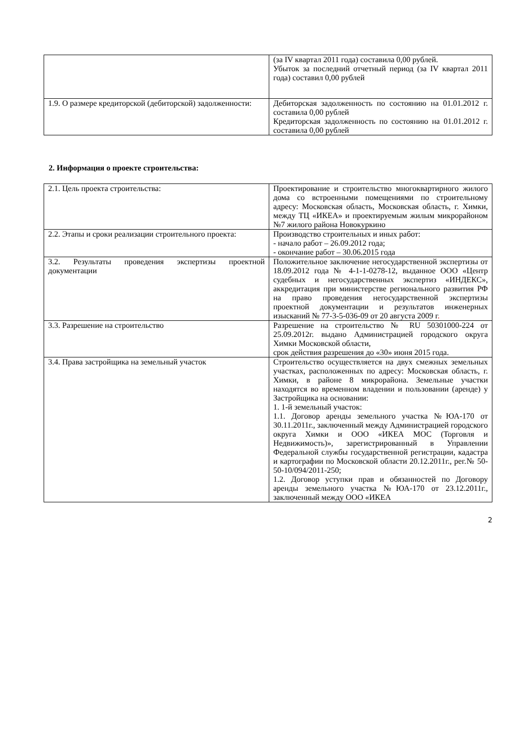| | (за IV квартал 2011 года) составила 0,00 рублей. Убыток за последний отчетный период (за IV квартал 2011 года) составил 0,00 рублей |
| 1.9. О размере кредиторской (дебиторской) задолженности: | Дебиторская задолженность по состоянию на 01.01.2012 г. составила 0,00 рублей Кредиторская задолженность по состоянию на 01.01.2012 г. составила 0,00 рублей |
2. Информация о проекте строительства:
| 2.1. Цель проекта строительства: | Проектирование и строительство многоквартирного жилого дома со встроенными помещениями по строительному адресу: Московская область, Московская область, г. Химки, между ТЦ «ИКЕА» и проектируемым жилым микрорайоном №7 жилого района Новокуркино |
| 2.2. Этапы и сроки реализации строительного проекта: | Производство строительных и иных работ: - начало работ – 26.09.2012 года; - окончание работ – 30.06.2015 года |
| 3.2. Результаты проведения экспертизы проектной документации | Положительное заключение негосударственной экспертизы от 18.09.2012 года № 4-1-1-0278-12, выданное ООО «Центр судебных и негосударственных экспертиз «ИНДЕКС», аккредитация при министерстве регионального развития РФ на право проведения негосударственной экспертизы проектной документации и результатов инженерных изысканий № 77-3-5-036-09 от 20 августа 2009 г . |
| 3.3. Разрешение на строительство | Разрешение на строительство № RU 50301000-224 от 25.09.2012г. выдано Администрацией городского округа Химки Московской области, срок действия разрешения до «30» июня 2015 года. |
| 3.4. Права застройщика на земельный участок | Строительство осуществляется на двух смежных земельных участках, расположенных по адресу: Московская область, г. Химки, в районе 8 микрорайона. Земельные участки находятся во временном владении и пользовании (аренде) у Застройщика на основании: 1. 1-й земельный участок: 1.1. Договор аренды земельного участка №ЮА-170 от 30.11.2011г., заключенный между Администрацией городского округа Химки и ООО «ИКЕА МОС (Торговля и Недвижимость)», зарегистрированный в Управлении Федеральной службы государственной регистрации, кадастра и картографии по Московской области 20.12.2011г., рег.№ 50-50-10/094/2011-250; 1.2. Договор уступки прав и обязанностей по Договору аренды земельного участка №ЮА-170 от 23.12.2011г., заключенный между ООО «ИКЕА |
2